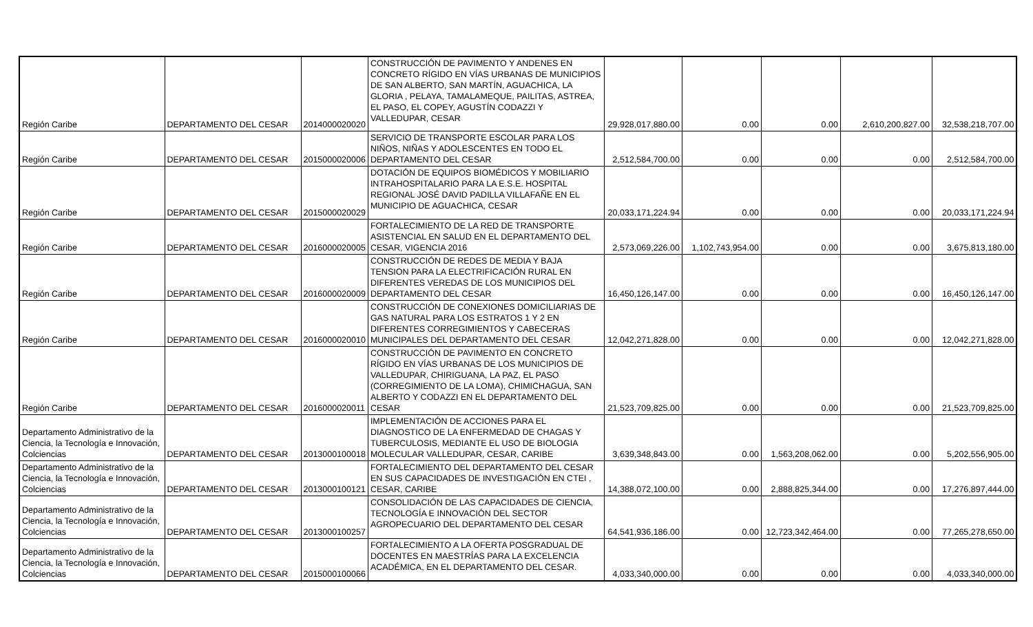| Región Caribe | DEPARTAMENTO DEL CESAR | 2014000020020 | CONSTRUCCIÓN DE PAVIMENTO Y ANDENES EN CONCRETO RÍGIDO EN VÍAS URBANAS DE MUNICIPIOS DE SAN ALBERTO, SAN MARTÍN, AGUACHICA, LA GLORIA , PELAYA, TAMALAMEQUE, PAILITAS, ASTREA, EL PASO, EL COPEY, AGUSTÍN CODAZZI Y VALLEDUPAR, CESAR | 29,928,017,880.00 | 0.00 | 0.00 | 2,610,200,827.00 | 32,538,218,707.00 |
| Región Caribe | DEPARTAMENTO DEL CESAR | 2015000020006 | SERVICIO DE TRANSPORTE ESCOLAR PARA LOS NIÑOS, NIÑAS Y ADOLESCENTES EN TODO EL DEPARTAMENTO DEL CESAR | 2,512,584,700.00 | 0.00 | 0.00 | 0.00 | 2,512,584,700.00 |
| Región Caribe | DEPARTAMENTO DEL CESAR | 2015000020029 | DOTACIÓN DE EQUIPOS BIOMÉDICOS Y MOBILIARIO INTRAHOSPITALARIO PARA LA E.S.E. HOSPITAL REGIONAL JOSÉ DAVID PADILLA VILLAFAÑE EN EL MUNICIPIO DE AGUACHICA, CESAR | 20,033,171,224.94 | 0.00 | 0.00 | 0.00 | 20,033,171,224.94 |
| Región Caribe | DEPARTAMENTO DEL CESAR | 2016000020005 | FORTALECIMIENTO DE LA RED DE TRANSPORTE ASISTENCIAL EN SALUD EN EL DEPARTAMENTO DEL CESAR, VIGENCIA 2016 | 2,573,069,226.00 | 1,102,743,954.00 | 0.00 | 0.00 | 3,675,813,180.00 |
| Región Caribe | DEPARTAMENTO DEL CESAR | 2016000020009 | CONSTRUCCIÓN DE REDES DE MEDIA Y BAJA TENSION PARA LA ELECTRIFICACIÓN RURAL EN DIFERENTES VEREDAS DE LOS MUNICIPIOS DEL DEPARTAMENTO DEL CESAR | 16,450,126,147.00 | 0.00 | 0.00 | 0.00 | 16,450,126,147.00 |
| Región Caribe | DEPARTAMENTO DEL CESAR | 2016000020010 | CONSTRUCCIÓN DE CONEXIONES DOMICILIARIAS DE GAS NATURAL PARA LOS ESTRATOS 1 Y 2 EN DIFERENTES CORREGIMIENTOS Y CABECERAS MUNICIPALES DEL DEPARTAMENTO DEL CESAR | 12,042,271,828.00 | 0.00 | 0.00 | 0.00 | 12,042,271,828.00 |
| Región Caribe | DEPARTAMENTO DEL CESAR | 2016000020011 | CONSTRUCCIÓN DE PAVIMENTO EN CONCRETO RÍGIDO EN VÍAS URBANAS DE LOS MUNICIPIOS DE VALLEDUPAR, CHIRIGUANA, LA PAZ, EL PASO (CORREGIMIENTO DE LA LOMA), CHIMICHAGUA, SAN ALBERTO Y CODAZZI EN EL DEPARTAMENTO DEL CESAR | 21,523,709,825.00 | 0.00 | 0.00 | 0.00 | 21,523,709,825.00 |
| Departamento Administrativo de la Ciencia, la Tecnología e Innovación, Colciencias | DEPARTAMENTO DEL CESAR | 2013000100018 | IMPLEMENTACIÓN DE ACCIONES PARA EL DIAGNOSTICO DE LA ENFERMEDAD DE CHAGAS Y TUBERCULOSIS, MEDIANTE EL USO DE BIOLOGIA MOLECULAR VALLEDUPAR, CESAR, CARIBE | 3,639,348,843.00 | 0.00 | 1,563,208,062.00 | 0.00 | 5,202,556,905.00 |
| Departamento Administrativo de la Ciencia, la Tecnología e Innovación, Colciencias | DEPARTAMENTO DEL CESAR | 2013000100121 | FORTALECIMIENTO DEL DEPARTAMENTO DEL CESAR EN SUS CAPACIDADES DE INVESTIGACIÓN EN CTEI , CESAR, CARIBE | 14,388,072,100.00 | 0.00 | 2,888,825,344.00 | 0.00 | 17,276,897,444.00 |
| Departamento Administrativo de la Ciencia, la Tecnología e Innovación, Colciencias | DEPARTAMENTO DEL CESAR | 2013000100257 | CONSOLIDACIÓN DE LAS CAPACIDADES DE CIENCIA, TECNOLOGÍA E INNOVACIÓN DEL SECTOR AGROPECUARIO DEL DEPARTAMENTO DEL CESAR | 64,541,936,186.00 | 0.00 | 12,723,342,464.00 | 0.00 | 77,265,278,650.00 |
| Departamento Administrativo de la Ciencia, la Tecnología e Innovación, Colciencias | DEPARTAMENTO DEL CESAR | 2015000100066 | FORTALECIMIENTO A LA OFERTA POSGRADUAL DE DOCENTES EN MAESTRÍAS PARA LA EXCELENCIA ACADÉMICA, EN EL DEPARTAMENTO DEL CESAR. | 4,033,340,000.00 | 0.00 | 0.00 | 0.00 | 4,033,340,000.00 |